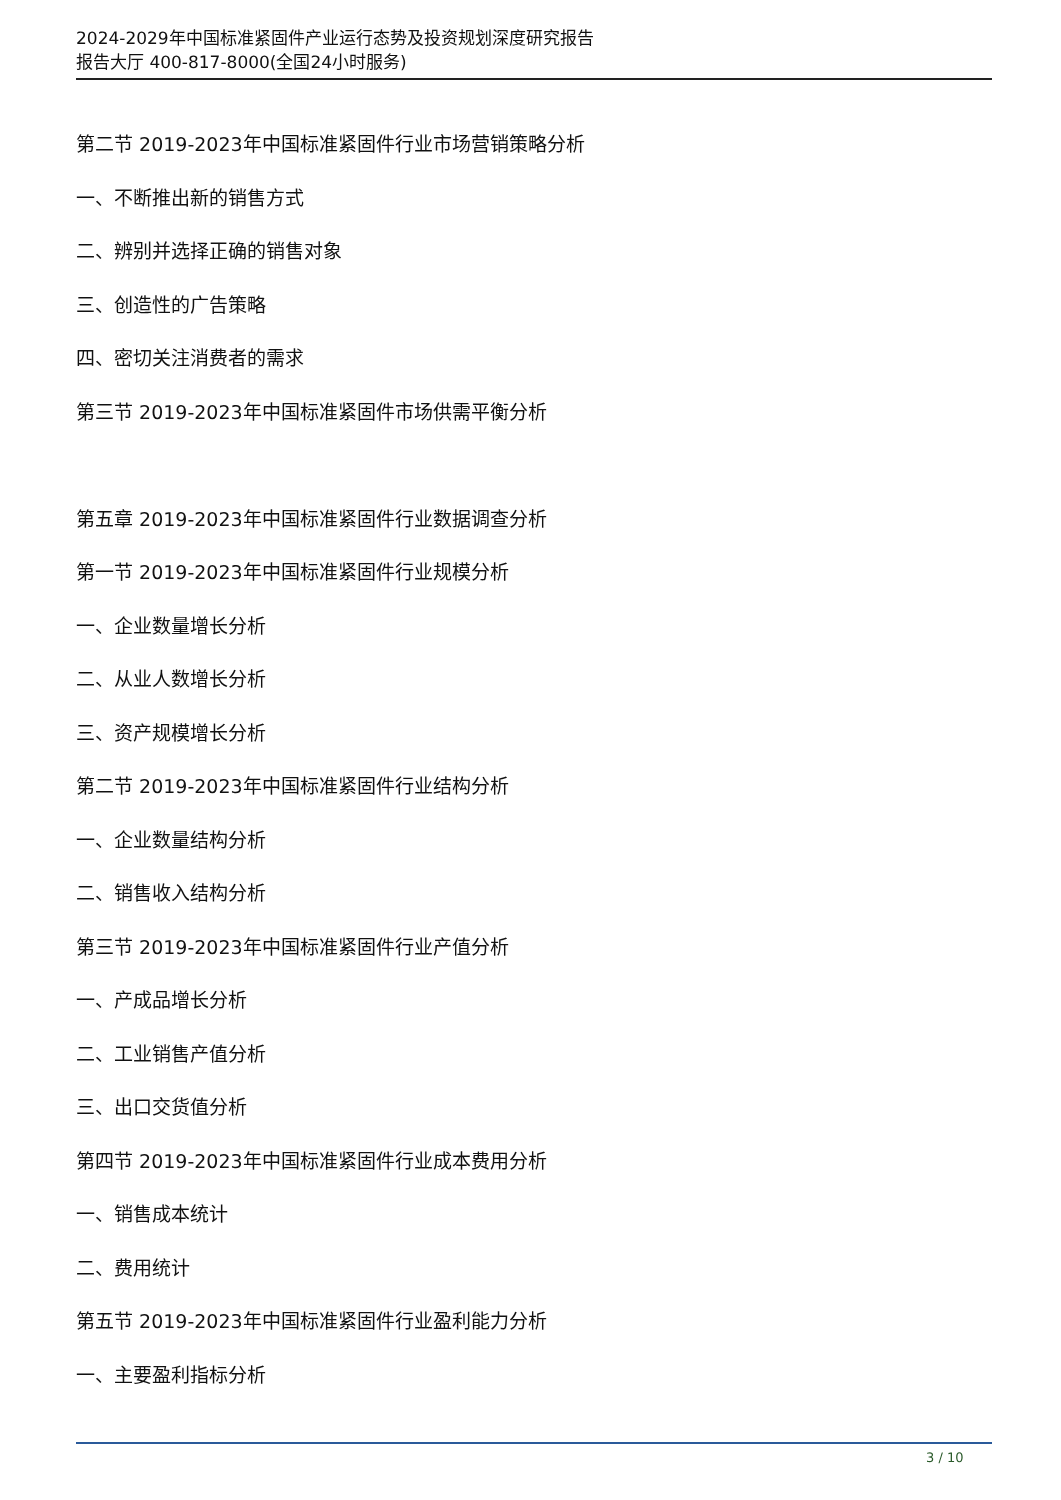2024-2029年中国标准紧固件产业运行态势及投资规划深度研究报告
报告大厅 400-817-8000(全国24小时服务)
第二节 2019-2023年中国标准紧固件行业市场营销策略分析
一、不断推出新的销售方式
二、辨别并选择正确的销售对象
三、创造性的广告策略
四、密切关注消费者的需求
第三节 2019-2023年中国标准紧固件市场供需平衡分析
第五章 2019-2023年中国标准紧固件行业数据调查分析
第一节 2019-2023年中国标准紧固件行业规模分析
一、企业数量增长分析
二、从业人数增长分析
三、资产规模增长分析
第二节 2019-2023年中国标准紧固件行业结构分析
一、企业数量结构分析
二、销售收入结构分析
第三节 2019-2023年中国标准紧固件行业产值分析
一、产成品增长分析
二、工业销售产值分析
三、出口交货值分析
第四节 2019-2023年中国标准紧固件行业成本费用分析
一、销售成本统计
二、费用统计
第五节 2019-2023年中国标准紧固件行业盈利能力分析
一、主要盈利指标分析
3 / 10